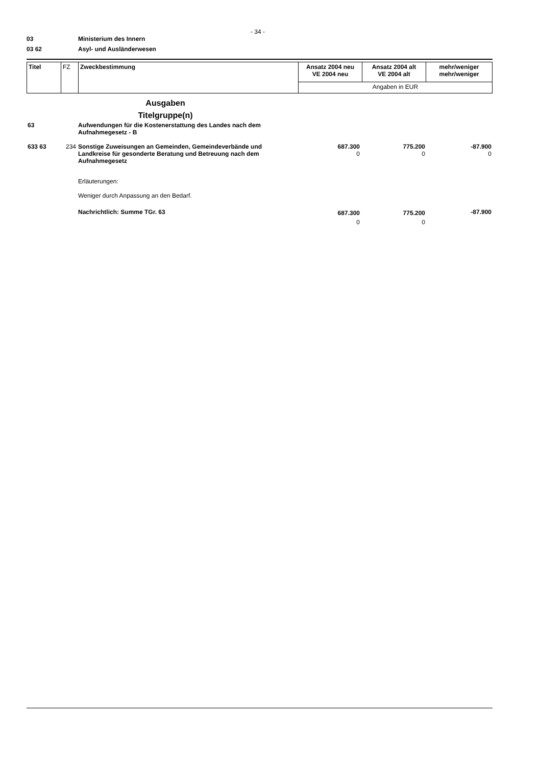- 34 -
03 Ministerium des Innern
03 62 Asyl- und Ausländerwesen
| Titel | FZ | Zweckbestimmung | Ansatz 2004 neu VE 2004 neu | Ansatz 2004 alt VE 2004 alt | mehr/weniger mehr/weniger |
| | | | Angaben in EUR | | |
| | | Ausgaben Titelgruppe(n) | | | |
| 63 | | Aufwendungen für die Kostenerstattung des Landes nach dem Aufnahmegesetz - B | | | |
| 633 63 | 234 | Sonstige Zuweisungen an Gemeinden, Gemeindeverbände und Landkreise für gesonderte Beratung und Betreuung nach dem Aufnahmegesetz | 687.300 0 | 775.200 0 | -87.900 0 |
| | | Erläuterungen: Weniger durch Anpassung an den Bedarf. | | | |
| | | Nachrichtlich: Summe TGr. 63 | 687.300 0 | 775.200 0 | -87.900 |